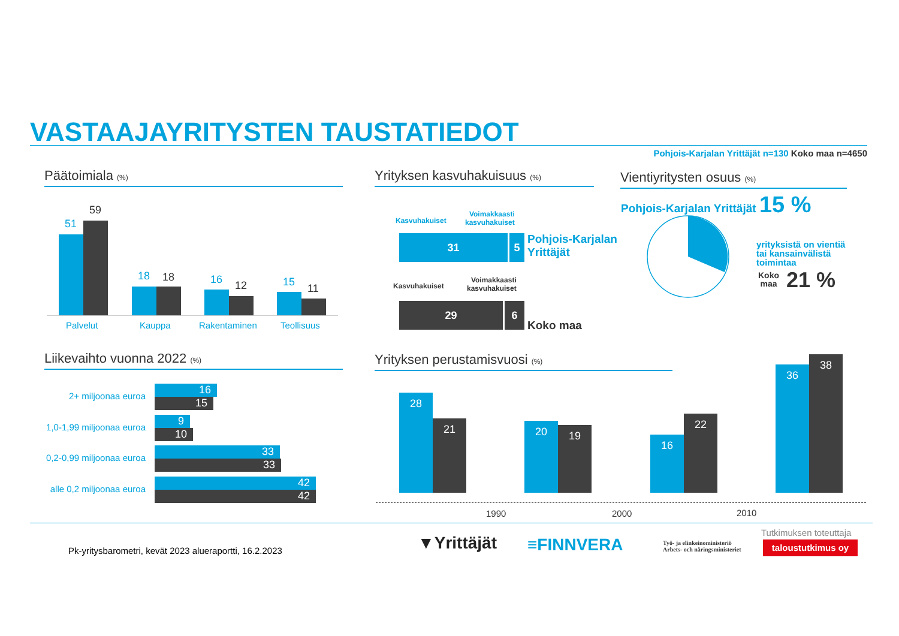VASTAAJAYRITYSTEN TAUSTATIEDOT
Pohjois-Karjalan Yrittäjät n=130 Koko maa n=4650
Päätoimiala (%)
51
59
18 18 16 12 15
11
Palvelut Kauppa Rakentaminen Teollisuus
Yrityksen kasvuhakuisuus (%)
Kasvuhakuiset
Voimakkaasti
kasvuhakuiset
31 5
Pohjois-Karjalan
Yrittäjät
Kasvuhakuiset
Voimakkaasti
kasvuhakuiset
29 6
Koko maa
Vientiyritysten osuus (%)
Pohjois-Karjalan Yrittäjät 15 %
yrityksistä on vientiä
tai kansainvälistä
toimintaa
Koko
maa
21 %
Liikevaihto vuonna 2022 (%)
2+ miljoonaa euroa
1,0-1,99 miljoonaa euroa
0,2-0,99 miljoonaa euroa
alle 0,2 miljoonaa euroa
16
15
9
10
33
33
42
42
Yrityksen perustamisvuosi (%)
28
21 20 19
16
22
36
38
1990 2000 2010
Pk-yritysbarometri, kevät 2023 alueraportti, 16.2.2023
▼Yrittäjät ≡FINNVERA
Työ- ja elinkeinoministeriö
Arbets- och näringsministeriet
Tutkimuksen toteuttaja
taloustutkimus oy